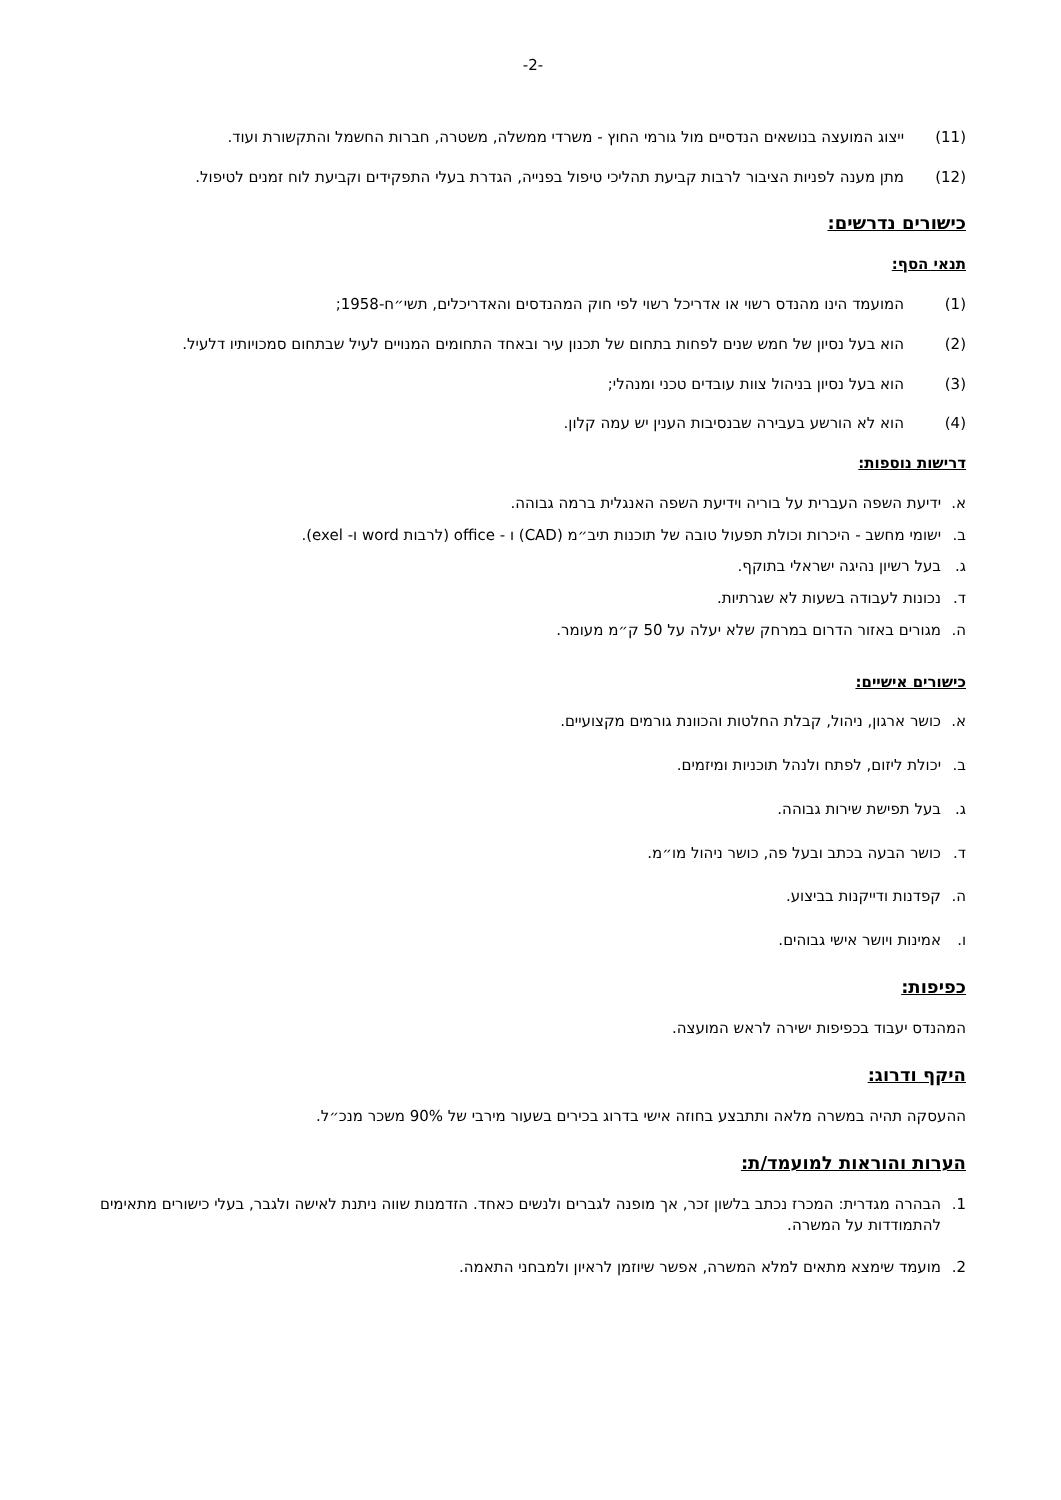-2-
(11) ייצוג המועצה בנושאים הנדסיים מול גורמי החוץ - משרדי ממשלה, משטרה, חברות החשמל והתקשורת ועוד.
(12) מתן מענה לפניות הציבור לרבות קביעת תהליכי טיפול בפנייה, הגדרת בעלי התפקידים וקביעת לוח זמנים לטיפול.
כישורים נדרשים:
תנאי הסף:
(1) המועמד הינו מהנדס רשוי או אדריכל רשוי לפי חוק המהנדסים והאדריכלים, תשי״ח-1958;
(2) הוא בעל נסיון של חמש שנים לפחות בתחום של תכנון עיר ובאחד התחומים המנויים לעיל שבתחום סמכויותיו דלעיל.
(3) הוא בעל נסיון בניהול צוות עובדים טכני ומנהלי;
(4) הוא לא הורשע בעבירה שבנסיבות הענין יש עמה קלון.
דרישות נוספות:
א. ידיעת השפה העברית על בוריה וידיעת השפה האנגלית ברמה גבוהה.
ב. ישומי מחשב - היכרות וכולת תפעול טובה של תוכנות תיב״מ (CAD) ו - office (לרבות word ו- exel).
ג. בעל רשיון נהיגה ישראלי בתוקף.
ד. נכונות לעבודה בשעות לא שגרתיות.
ה. מגורים באזור הדרום במרחק שלא יעלה על 50 ק״מ מעומר.
כישורים אישיים:
א. כושר ארגון, ניהול, קבלת החלטות והכוונת גורמים מקצועיים.
ב. יכולת ליזום, לפתח ולנהל תוכניות ומיזמים.
ג. בעל תפישת שירות גבוהה.
ד. כושר הבעה בכתב ובעל פה, כושר ניהול מו״מ.
ה. קפדנות ודייקנות בביצוע.
ו. אמינות ויושר אישי גבוהים.
כפיפות:
המהנדס יעבוד בכפיפות ישירה לראש המועצה.
היקף ודרוג:
ההעסקה תהיה במשרה מלאה ותתבצע בחוזה אישי בדרוג בכירים בשעור מירבי של 90% משכר מנכ״ל.
הערות והוראות למועמד/ת:
1. הבהרה מגדרית: המכרז נכתב בלשון זכר, אך מופנה לגברים ולנשים כאחד. הזדמנות שווה ניתנת לאישה ולגבר, בעלי כישורים מתאימים להתמודדות על המשרה.
2. מועמד שימצא מתאים למלא המשרה, אפשר שיוזמן לראיון ולמבחני התאמה.